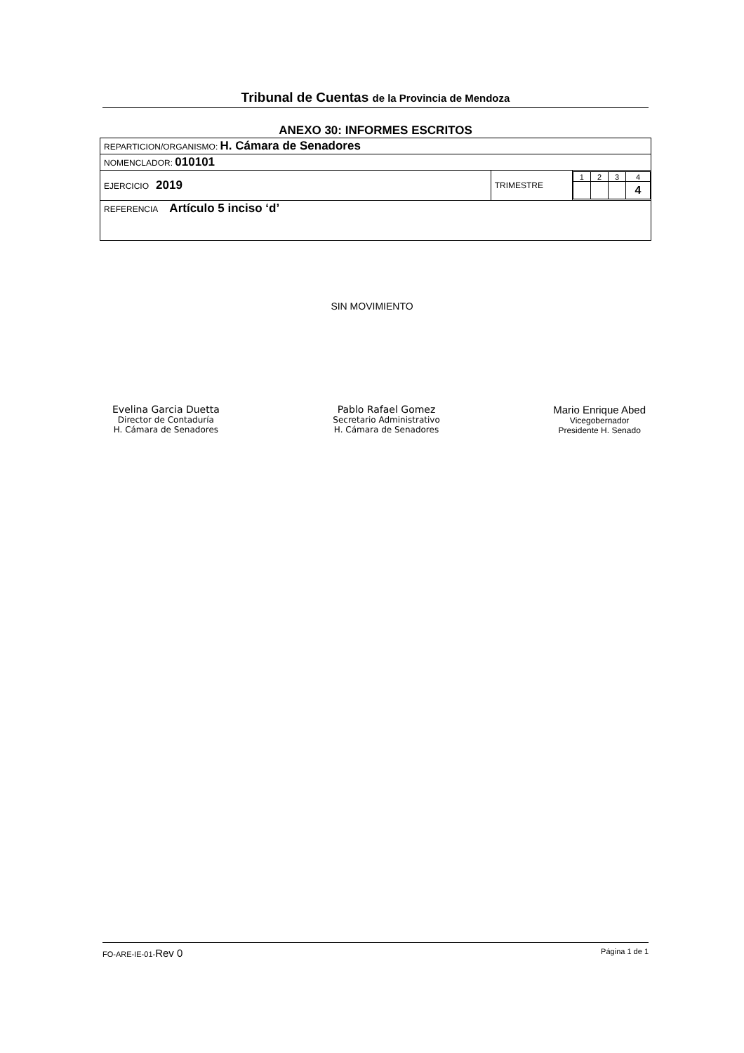Tribunal de Cuentas de la Provincia de Mendoza
ANEXO 30: INFORMES ESCRITOS
| REPARTICION/ORGANISMO: H. Cámara de Senadores | | |
| NOMENCLADOR: 010101 | | |
| EJERCICIO 2019 | TRIMESTRE | / 1 / 2 / 3 / 4 / / / / / 4 / |
| REFERENCIA Artículo 5 inciso ‘d’ | | |
SIN MOVIMIENTO
Evelina Garcia Duetta
Director de Contaduría
H. Cámara de Senadores
Pablo Rafael Gomez
Secretario Administrativo
H. Cámara de Senadores
Mario Enrique Abed
Vicegobernador
Presidente H. Senado
FO-ARE-IE-01-Rev 0 Página 1 de 1